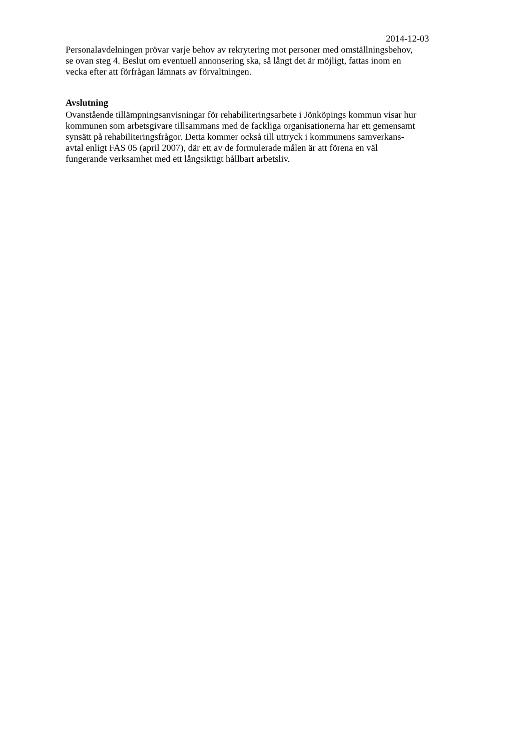2014-12-03
Personalavdelningen prövar varje behov av rekrytering mot personer med omställningsbehov,
se ovan steg 4. Beslut om eventuell annonsering ska, så långt det är möjligt, fattas inom en
vecka efter att förfrågan lämnats av förvaltningen.
Avslutning
Ovanstående tillämpningsanvisningar för rehabiliteringsarbete i Jönköpings kommun visar hur
kommunen som arbetsgivare tillsammans med de fackliga organisationerna har ett gemensamt
synsätt på rehabiliteringsfrågor. Detta kommer också till uttryck i kommunens samverkans-
avtal enligt FAS 05 (april 2007), där ett av de formulerade målen är att förena en väl
fungerande verksamhet med ett långsiktigt hållbart arbetsliv.